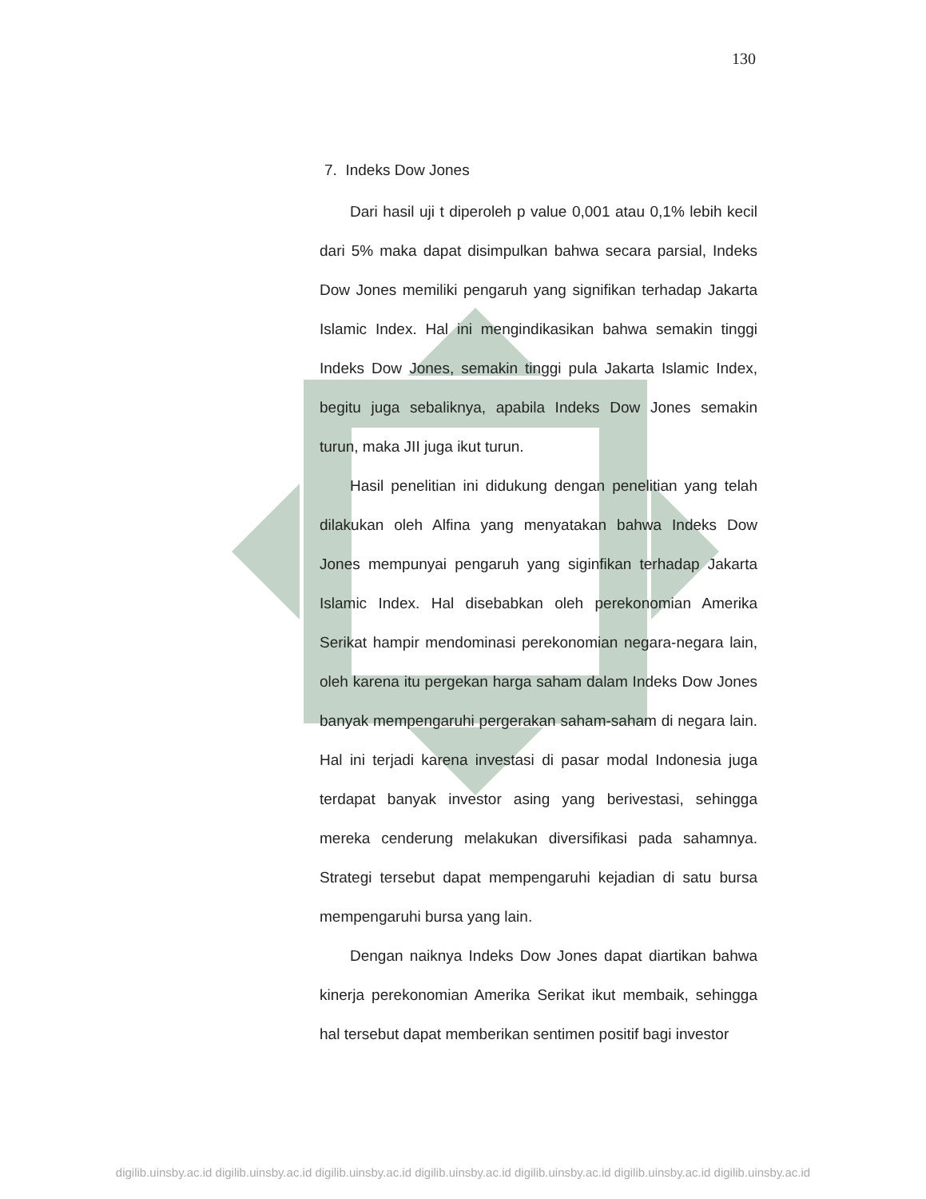130
7. Indeks Dow Jones
Dari hasil uji t diperoleh p value 0,001 atau 0,1% lebih kecil dari 5% maka dapat disimpulkan bahwa secara parsial, Indeks Dow Jones memiliki pengaruh yang signifikan terhadap Jakarta Islamic Index. Hal ini mengindikasikan bahwa semakin tinggi Indeks Dow Jones, semakin tinggi pula Jakarta Islamic Index, begitu juga sebaliknya, apabila Indeks Dow Jones semakin turun, maka JII juga ikut turun.
Hasil penelitian ini didukung dengan penelitian yang telah dilakukan oleh Alfina yang menyatakan bahwa Indeks Dow Jones mempunyai pengaruh yang siginfikan terhadap Jakarta Islamic Index. Hal disebabkan oleh perekonomian Amerika Serikat hampir mendominasi perekonomian negara-negara lain, oleh karena itu pergekan harga saham dalam Indeks Dow Jones banyak mempengaruhi pergerakan saham-saham di negara lain. Hal ini terjadi karena investasi di pasar modal Indonesia juga terdapat banyak investor asing yang berivestasi, sehingga mereka cenderung melakukan diversifikasi pada sahamnya. Strategi tersebut dapat mempengaruhi kejadian di satu bursa mempengaruhi bursa yang lain.
Dengan naiknya Indeks Dow Jones dapat diartikan bahwa kinerja perekonomian Amerika Serikat ikut membaik, sehingga hal tersebut dapat memberikan sentimen positif bagi investor
digilib.uinsby.ac.id digilib.uinsby.ac.id digilib.uinsby.ac.id digilib.uinsby.ac.id digilib.uinsby.ac.id digilib.uinsby.ac.id digilib.uinsby.ac.id